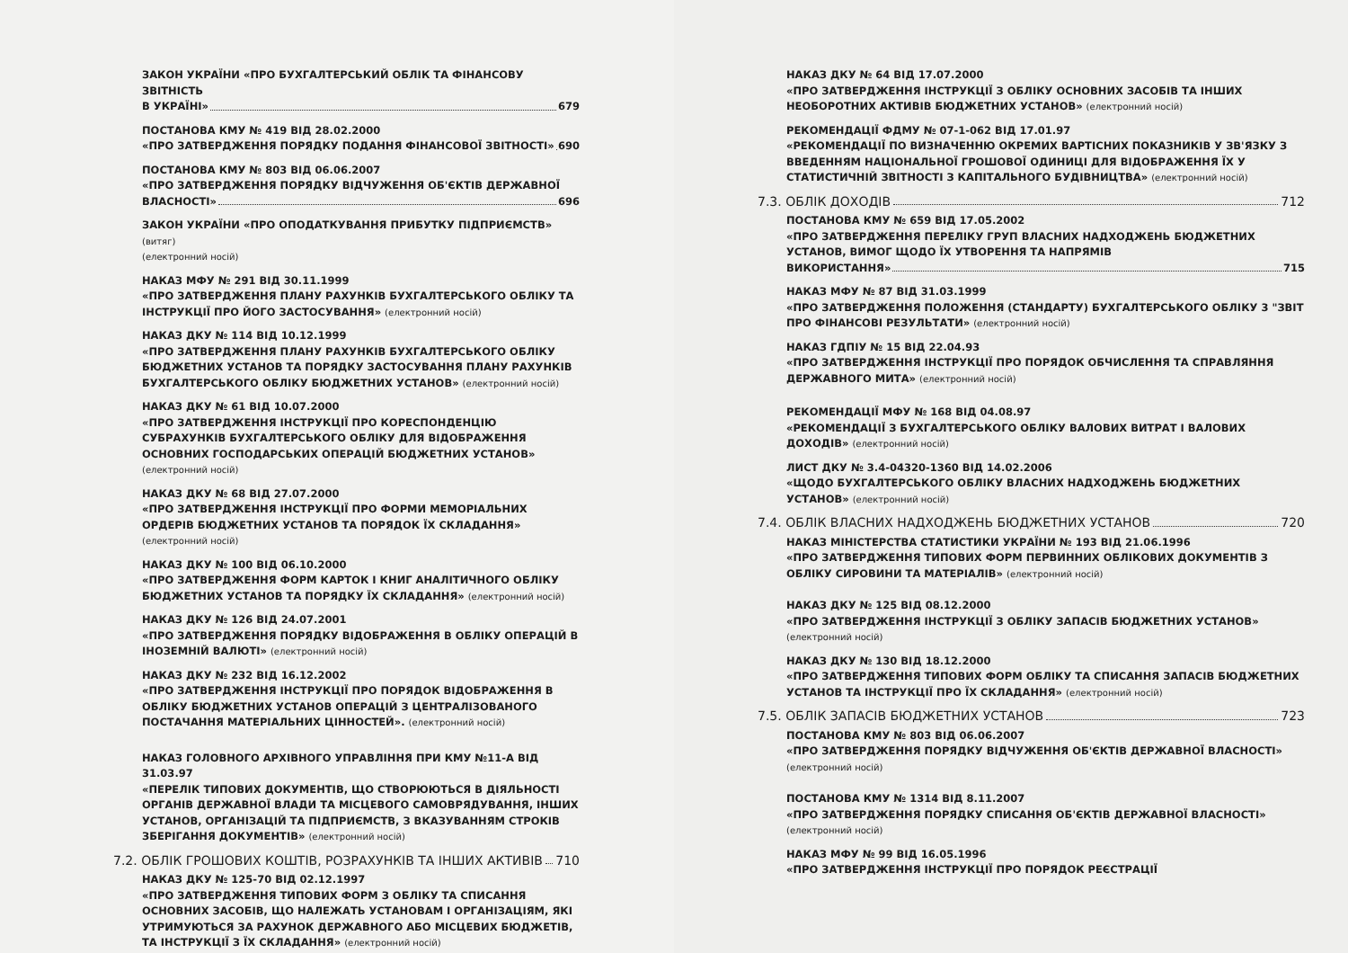ЗАКОН УКРАЇНИ «ПРО БУХГАЛТЕРСЬКИЙ ОБЛІК ТА ФІНАНСОВУ ЗВІТНІСТЬ
В УКРАЇНІ» 679
ПОСТАНОВА КМУ № 419 ВІД 28.02.2000
«ПРО ЗАТВЕРДЖЕННЯ ПОРЯДКУ ПОДАННЯ ФІНАНСОВОЇ ЗВІТНОСТІ» 690
ПОСТАНОВА КМУ № 803 ВІД 06.06.2007
«ПРО ЗАТВЕРДЖЕННЯ ПОРЯДКУ ВІДЧУЖЕННЯ ОБ'ЄКТІВ ДЕРЖАВНОЇ
ВЛАСНОСТІ» 696
ЗАКОН УКРАЇНИ «ПРО ОПОДАТКУВАННЯ ПРИБУТКУ ПІДПРИЄМСТВ» (витяг)
(електронний носій)
НАКАЗ МФУ № 291 ВІД 30.11.1999
«ПРО ЗАТВЕРДЖЕННЯ ПЛАНУ РАХУНКІВ БУХГАЛТЕРСЬКОГО ОБЛІКУ ТА ІНСТРУКЦІЇ ПРО ЙОГО ЗАСТОСУВАННЯ» (електронний носій)
НАКАЗ ДКУ № 114 ВІД 10.12.1999
«ПРО ЗАТВЕРДЖЕННЯ ПЛАНУ РАХУНКІВ БУХГАЛТЕРСЬКОГО ОБЛІКУ БЮДЖЕТНИХ УСТАНОВ ТА ПОРЯДКУ ЗАСТОСУВАННЯ ПЛАНУ РАХУНКІВ БУХГАЛТЕРСЬКОГО ОБЛІКУ БЮДЖЕТНИХ УСТАНОВ» (електронний носій)
НАКАЗ ДКУ № 61 ВІД 10.07.2000
«ПРО ЗАТВЕРДЖЕННЯ ІНСТРУКЦІЇ ПРО КОРЕСПОНДЕНЦІЮ СУБРАХУНКІВ БУХГАЛТЕРСЬКОГО ОБЛІКУ ДЛЯ ВІДОБРАЖЕННЯ ОСНОВНИХ ГОСПОДАРСЬКИХ ОПЕРАЦІЙ БЮДЖЕТНИХ УСТАНОВ» (електронний носій)
НАКАЗ ДКУ № 68 ВІД 27.07.2000
«ПРО ЗАТВЕРДЖЕННЯ ІНСТРУКЦІЇ ПРО ФОРМИ МЕМОРІАЛЬНИХ ОРДЕРІВ БЮДЖЕТНИХ УСТАНОВ ТА ПОРЯДОК ЇХ СКЛАДАННЯ» (електронний носій)
НАКАЗ ДКУ № 100 ВІД 06.10.2000
«ПРО ЗАТВЕРДЖЕННЯ ФОРМ КАРТОК І КНИГ АНАЛІТИЧНОГО ОБЛІКУ БЮДЖЕТНИХ УСТАНОВ ТА ПОРЯДКУ ЇХ СКЛАДАННЯ» (електронний носій)
НАКАЗ ДКУ № 126 ВІД 24.07.2001
«ПРО ЗАТВЕРДЖЕННЯ ПОРЯДКУ ВІДОБРАЖЕННЯ В ОБЛІКУ ОПЕРАЦІЙ В ІНОЗЕМНІЙ ВАЛЮТІ» (електронний носій)
НАКАЗ ДКУ № 232 ВІД 16.12.2002
«ПРО ЗАТВЕРДЖЕННЯ ІНСТРУКЦІЇ ПРО ПОРЯДОК ВІДОБРАЖЕННЯ В ОБЛІКУ БЮДЖЕТНИХ УСТАНОВ ОПЕРАЦІЙ З ЦЕНТРАЛІЗОВАНОГО ПОСТАЧАННЯ МАТЕРІАЛЬНИХ ЦІННОСТЕЙ». (електронний носій)
НАКАЗ ГОЛОВНОГО АРХІВНОГО УПРАВЛІННЯ ПРИ КМУ №11-А ВІД 31.03.97
«ПЕРЕЛІК ТИПОВИХ ДОКУМЕНТІВ, ЩО СТВОРЮЮТЬСЯ В ДІЯЛЬНОСТІ ОРГАНІВ ДЕРЖАВНОЇ ВЛАДИ ТА МІСЦЕВОГО САМОВРЯДУВАННЯ, ІНШИХ УСТАНОВ, ОРГАНІЗАЦІЙ ТА ПІДПРИЄМСТВ, З ВКАЗУВАННЯМ СТРОКІВ ЗБЕРІГАННЯ ДОКУМЕНТІВ» (електронний носій)
7.2. ОБЛІК ГРОШОВИХ КОШТІВ, РОЗРАХУНКІВ ТА ІНШИХ АКТИВІВ 710
НАКАЗ ДКУ № 125-70 ВІД 02.12.1997
«ПРО ЗАТВЕРДЖЕННЯ ТИПОВИХ ФОРМ З ОБЛІКУ ТА СПИСАННЯ ОСНОВНИХ ЗАСОБІВ, ЩО НАЛЕЖАТЬ УСТАНОВАМ І ОРГАНІЗАЦІЯМ, ЯКІ УТРИМУЮТЬСЯ ЗА РАХУНОК ДЕРЖАВНОГО АБО МІСЦЕВИХ БЮДЖЕТІВ, ТА ІНСТРУКЦІЇ З ЇХ СКЛАДАННЯ» (електронний носій)
НАКАЗ ДКУ № 64 ВІД 17.07.2000
«ПРО ЗАТВЕРДЖЕННЯ ІНСТРУКЦІЇ З ОБЛІКУ ОСНОВНИХ ЗАСОБІВ ТА ІНШИХ НЕОБОРОТНИХ АКТИВІВ БЮДЖЕТНИХ УСТАНОВ» (електронний носій)
РЕКОМЕНДАЦІЇ ФДМУ № 07-1-062 ВІД 17.01.97
«РЕКОМЕНДАЦІЇ ПО ВИЗНАЧЕННЮ ОКРЕМИХ ВАРТІСНИХ ПОКАЗНИКІВ У ЗВ'ЯЗКУ З ВВЕДЕННЯМ НАЦІОНАЛЬНОЇ ГРОШОВОЇ ОДИНИЦІ ДЛЯ ВІДОБРАЖЕННЯ ЇХ У СТАТИСТИЧНІЙ ЗВІТНОСТІ З КАПІТАЛЬНОГО БУДІВНИЦТВА» (електронний носій)
7.3. ОБЛІК ДОХОДІВ 712
ПОСТАНОВА КМУ № 659 ВІД 17.05.2002
«ПРО ЗАТВЕРДЖЕННЯ ПЕРЕЛІКУ ГРУП ВЛАСНИХ НАДХОДЖЕНЬ БЮДЖЕТНИХ УСТАНОВ, ВИМОГ ЩОДО ЇХ УТВОРЕННЯ ТА НАПРЯМІВ
ВИКОРИСТАННЯ» 715
НАКАЗ МФУ № 87 ВІД 31.03.1999
«ПРО ЗАТВЕРДЖЕННЯ ПОЛОЖЕННЯ (СТАНДАРТУ) БУХГАЛТЕРСЬКОГО ОБЛІКУ 3 "ЗВІТ ПРО ФІНАНСОВІ РЕЗУЛЬТАТИ» (електронний носій)
НАКАЗ ГДПІУ № 15 ВІД 22.04.93
«ПРО ЗАТВЕРДЖЕННЯ ІНСТРУКЦІЇ ПРО ПОРЯДОК ОБЧИСЛЕННЯ ТА СПРАВЛЯННЯ ДЕРЖАВНОГО МИТА» (електронний носій)
РЕКОМЕНДАЦІЇ МФУ № 168 ВІД 04.08.97
«РЕКОМЕНДАЦІЇ З БУХГАЛТЕРСЬКОГО ОБЛІКУ ВАЛОВИХ ВИТРАТ І ВАЛОВИХ ДОХОДІВ» (електронний носій)
ЛИСТ ДКУ № 3.4-04320-1360 ВІД 14.02.2006
«ЩОДО БУХГАЛТЕРСЬКОГО ОБЛІКУ ВЛАСНИХ НАДХОДЖЕНЬ БЮДЖЕТНИХ УСТАНОВ» (електронний носій)
7.4. ОБЛІК ВЛАСНИХ НАДХОДЖЕНЬ БЮДЖЕТНИХ УСТАНОВ 720
НАКАЗ МІНІСТЕРСТВА СТАТИСТИКИ УКРАЇНИ № 193 ВІД 21.06.1996
«ПРО ЗАТВЕРДЖЕННЯ ТИПОВИХ ФОРМ ПЕРВИННИХ ОБЛІКОВИХ ДОКУМЕНТІВ З ОБЛІКУ СИРОВИНИ ТА МАТЕРІАЛІВ» (електронний носій)
НАКАЗ ДКУ № 125 ВІД 08.12.2000
«ПРО ЗАТВЕРДЖЕННЯ ІНСТРУКЦІЇ З ОБЛІКУ ЗАПАСІВ БЮДЖЕТНИХ УСТАНОВ» (електронний носій)
НАКАЗ ДКУ № 130 ВІД 18.12.2000
«ПРО ЗАТВЕРДЖЕННЯ ТИПОВИХ ФОРМ ОБЛІКУ ТА СПИСАННЯ ЗАПАСІВ БЮДЖЕТНИХ УСТАНОВ ТА ІНСТРУКЦІЇ ПРО ЇХ СКЛАДАННЯ» (електронний носій)
7.5. ОБЛІК ЗАПАСІВ БЮДЖЕТНИХ УСТАНОВ 723
ПОСТАНОВА КМУ № 803 ВІД 06.06.2007
«ПРО ЗАТВЕРДЖЕННЯ ПОРЯДКУ ВІДЧУЖЕННЯ ОБ'ЄКТІВ ДЕРЖАВНОЇ ВЛАСНОСТІ» (електронний носій)
ПОСТАНОВА КМУ № 1314 ВІД 8.11.2007
«ПРО ЗАТВЕРДЖЕННЯ ПОРЯДКУ СПИСАННЯ ОБ'ЄКТІВ ДЕРЖАВНОЇ ВЛАСНОСТІ» (електронний носій)
НАКАЗ МФУ № 99 ВІД 16.05.1996
«ПРО ЗАТВЕРДЖЕННЯ ІНСТРУКЦІЇ ПРО ПОРЯДОК РЕЄСТРАЦІЇ